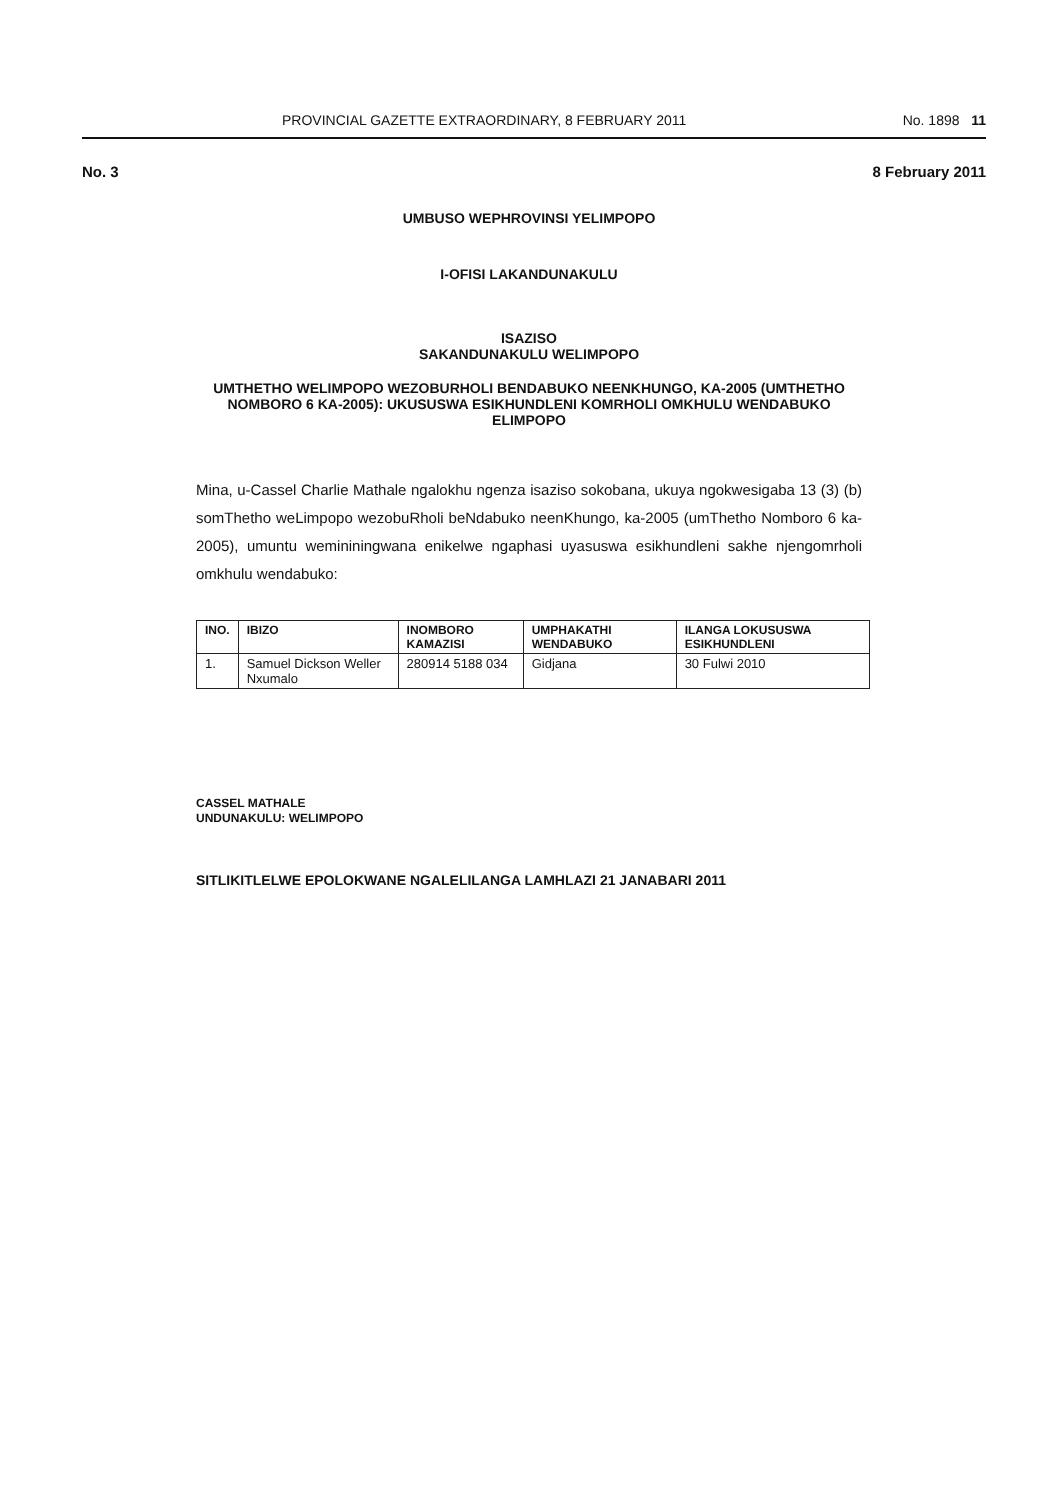PROVINCIAL GAZETTE EXTRAORDINARY, 8 FEBRUARY 2011 No. 1898 11
No. 3 8 February 2011
UMBUSO WEPHROVINSI YELIMPOPO
I-OFISI LAKANDUNAKULU
ISAZISO
SAKANDUNAKULU WELIMPOPO
UMTHETHO WELIMPOPO WEZOBURHOLI BENDABUKO NEENKHUNGO, KA-2005 (UMTHETHO NOMBORO 6 KA-2005): UKUSUSWA ESIKHUNDLENI KOMRHOLI OMKHULU WENDABUKO ELIMPOPO
Mina, u-Cassel Charlie Mathale ngalokhu ngenza isaziso sokobana, ukuya ngokwesigaba 13 (3) (b) somThetho weLimpopo wezobuRholi beNdabuko neenKhungo, ka-2005 (umThetho Nomboro 6 ka-2005), umuntu wemininingwana enikelwe ngaphasi uyasuswa esikhundleni sakhe njengomrholi omkhulu wendabuko:
| INO. | IBIZO | INOMBORO KAMAZISI | UMPHAKATHI WENDABUKO | ILANGA LOKUSUSWA ESIKHUNDLENI |
| --- | --- | --- | --- | --- |
| 1. | Samuel Dickson Weller Nxumalo | 280914 5188 034 | Gidjana | 30 Fulwi 2010 |
CASSEL MATHALE
UNDUNAKULU: WELIMPOPO
SITLIKITLELWE EPOLOKWANE NGALELILANGA LAMHLAZI 21 JANABARI 2011